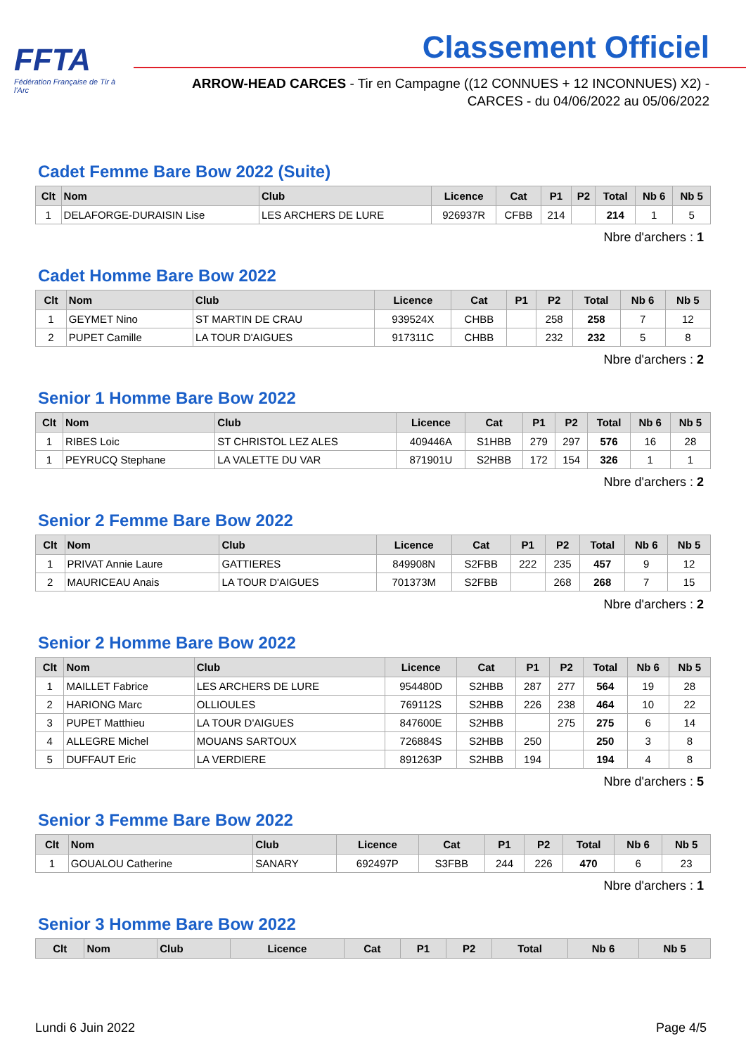FFTA
Fédération Française de Tir à l'Arc
Classement Officiel
ARROW-HEAD CARCES - Tir en Campagne ((12 CONNUES + 12 INCONNUES) X2) - CARCES - du 04/06/2022 au 05/06/2022
Cadet Femme Bare Bow 2022 (Suite)
| Clt | Nom | Club | Licence | Cat | P1 | P2 | Total | Nb 6 | Nb 5 |
| --- | --- | --- | --- | --- | --- | --- | --- | --- | --- |
| 1 | DELAFORGE-DURAISIN Lise | LES ARCHERS DE LURE | 926937R | CFBB | 214 | | 214 | 1 | 5 |
Nbre d'archers : 1
Cadet Homme Bare Bow 2022
| Clt | Nom | Club | Licence | Cat | P1 | P2 | Total | Nb 6 | Nb 5 |
| --- | --- | --- | --- | --- | --- | --- | --- | --- | --- |
| 1 | GEYMET Nino | ST MARTIN DE CRAU | 939524X | CHBB | | 258 | 258 | 7 | 12 |
| 2 | PUPET Camille | LA TOUR D'AIGUES | 917311C | CHBB | | 232 | 232 | 5 | 8 |
Nbre d'archers : 2
Senior 1 Homme Bare Bow 2022
| Clt | Nom | Club | Licence | Cat | P1 | P2 | Total | Nb 6 | Nb 5 |
| --- | --- | --- | --- | --- | --- | --- | --- | --- | --- |
| 1 | RIBES Loic | ST CHRISTOL LEZ ALES | 409446A | S1HBB | 279 | 297 | 576 | 16 | 28 |
| 1 | PEYRUCQ Stephane | LA VALETTE DU VAR | 871901U | S2HBB | 172 | 154 | 326 | 1 | 1 |
Nbre d'archers : 2
Senior 2 Femme Bare Bow 2022
| Clt | Nom | Club | Licence | Cat | P1 | P2 | Total | Nb 6 | Nb 5 |
| --- | --- | --- | --- | --- | --- | --- | --- | --- | --- |
| 1 | PRIVAT Annie Laure | GATTIERES | 849908N | S2FBB | 222 | 235 | 457 | 9 | 12 |
| 2 | MAURICEAU Anais | LA TOUR D'AIGUES | 701373M | S2FBB | | 268 | 268 | 7 | 15 |
Nbre d'archers : 2
Senior 2 Homme Bare Bow 2022
| Clt | Nom | Club | Licence | Cat | P1 | P2 | Total | Nb 6 | Nb 5 |
| --- | --- | --- | --- | --- | --- | --- | --- | --- | --- |
| 1 | MAILLET Fabrice | LES ARCHERS DE LURE | 954480D | S2HBB | 287 | 277 | 564 | 19 | 28 |
| 2 | HARIONG Marc | OLLIOULES | 769112S | S2HBB | 226 | 238 | 464 | 10 | 22 |
| 3 | PUPET Matthieu | LA TOUR D'AIGUES | 847600E | S2HBB | | 275 | 275 | 6 | 14 |
| 4 | ALLEGRE Michel | MOUANS SARTOUX | 726884S | S2HBB | 250 | | 250 | 3 | 8 |
| 5 | DUFFAUT Eric | LA VERDIERE | 891263P | S2HBB | 194 | | 194 | 4 | 8 |
Nbre d'archers : 5
Senior 3 Femme Bare Bow 2022
| Clt | Nom | Club | Licence | Cat | P1 | P2 | Total | Nb 6 | Nb 5 |
| --- | --- | --- | --- | --- | --- | --- | --- | --- | --- |
| 1 | GOUALOU Catherine | SANARY | 692497P | S3FBB | 244 | 226 | 470 | 6 | 23 |
Nbre d'archers : 1
Senior 3 Homme Bare Bow 2022
| Clt | Nom | Club | Licence | Cat | P1 | P2 | Total | Nb 6 | Nb 5 |
| --- | --- | --- | --- | --- | --- | --- | --- | --- | --- |
Lundi 6 Juin 2022 Page 4/5